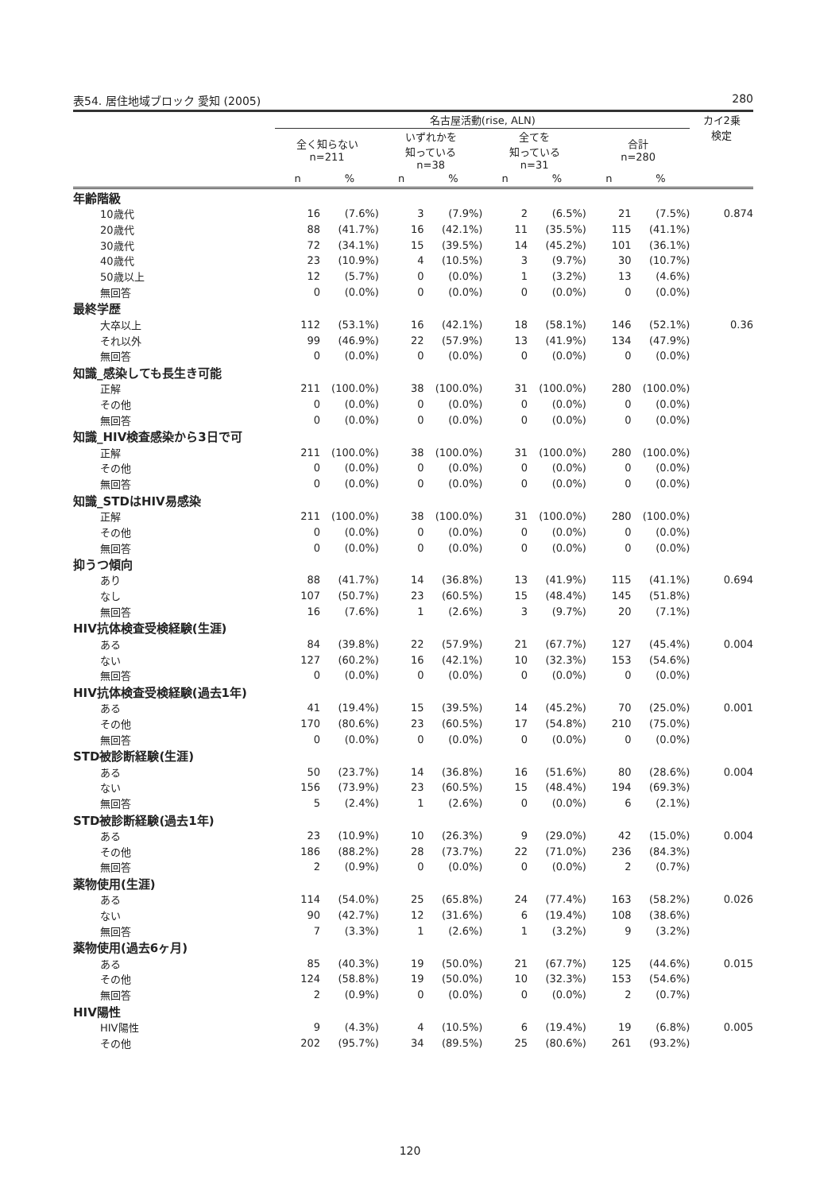表54. 居住地域ブロック 愛知 (2005) 280
| | 名古屋活動(rise, ALN) | | | | | | | | カイ2乗 検定 |
| --- | --- | --- | --- | --- | --- | --- | --- | --- | --- |
| | 全く知らない n=211 | | いずれかを 知っている n=38 | | 全てを 知っている n=31 | | 合計 n=280 | | |
| | n | % | n | % | n | % | n | % | |
| 年齢階級 | | | | | | | | | |
| 10歳代 | 16 | (7.6%) | 3 | (7.9%) | 2 | (6.5%) | 21 | (7.5%) | 0.874 |
| 20歳代 | 88 | (41.7%) | 16 | (42.1%) | 11 | (35.5%) | 115 | (41.1%) | |
| 30歳代 | 72 | (34.1%) | 15 | (39.5%) | 14 | (45.2%) | 101 | (36.1%) | |
| 40歳代 | 23 | (10.9%) | 4 | (10.5%) | 3 | (9.7%) | 30 | (10.7%) | |
| 50歳以上 | 12 | (5.7%) | 0 | (0.0%) | 1 | (3.2%) | 13 | (4.6%) | |
| 無回答 | 0 | (0.0%) | 0 | (0.0%) | 0 | (0.0%) | 0 | (0.0%) | |
| 最終学歴 | | | | | | | | | |
| 大卒以上 | 112 | (53.1%) | 16 | (42.1%) | 18 | (58.1%) | 146 | (52.1%) | 0.36 |
| それ以外 | 99 | (46.9%) | 22 | (57.9%) | 13 | (41.9%) | 134 | (47.9%) | |
| 無回答 | 0 | (0.0%) | 0 | (0.0%) | 0 | (0.0%) | 0 | (0.0%) | |
| 知識_感染しても長生き可能 | | | | | | | | | |
| 正解 | 211 | (100.0%) | 38 | (100.0%) | 31 | (100.0%) | 280 | (100.0%) | |
| その他 | 0 | (0.0%) | 0 | (0.0%) | 0 | (0.0%) | 0 | (0.0%) | |
| 無回答 | 0 | (0.0%) | 0 | (0.0%) | 0 | (0.0%) | 0 | (0.0%) | |
| 知識_HIV検査感染から3日で可 | | | | | | | | | |
| 正解 | 211 | (100.0%) | 38 | (100.0%) | 31 | (100.0%) | 280 | (100.0%) | |
| その他 | 0 | (0.0%) | 0 | (0.0%) | 0 | (0.0%) | 0 | (0.0%) | |
| 無回答 | 0 | (0.0%) | 0 | (0.0%) | 0 | (0.0%) | 0 | (0.0%) | |
| 知識_STDはHIV易感染 | | | | | | | | | |
| 正解 | 211 | (100.0%) | 38 | (100.0%) | 31 | (100.0%) | 280 | (100.0%) | |
| その他 | 0 | (0.0%) | 0 | (0.0%) | 0 | (0.0%) | 0 | (0.0%) | |
| 無回答 | 0 | (0.0%) | 0 | (0.0%) | 0 | (0.0%) | 0 | (0.0%) | |
| 抑うつ傾向 | | | | | | | | | |
| あり | 88 | (41.7%) | 14 | (36.8%) | 13 | (41.9%) | 115 | (41.1%) | 0.694 |
| なし | 107 | (50.7%) | 23 | (60.5%) | 15 | (48.4%) | 145 | (51.8%) | |
| 無回答 | 16 | (7.6%) | 1 | (2.6%) | 3 | (9.7%) | 20 | (7.1%) | |
| HIV抗体検査受検経験(生涯) | | | | | | | | | |
| ある | 84 | (39.8%) | 22 | (57.9%) | 21 | (67.7%) | 127 | (45.4%) | 0.004 |
| ない | 127 | (60.2%) | 16 | (42.1%) | 10 | (32.3%) | 153 | (54.6%) | |
| 無回答 | 0 | (0.0%) | 0 | (0.0%) | 0 | (0.0%) | 0 | (0.0%) | |
| HIV抗体検査受検経験(過去1年) | | | | | | | | | |
| ある | 41 | (19.4%) | 15 | (39.5%) | 14 | (45.2%) | 70 | (25.0%) | 0.001 |
| その他 | 170 | (80.6%) | 23 | (60.5%) | 17 | (54.8%) | 210 | (75.0%) | |
| 無回答 | 0 | (0.0%) | 0 | (0.0%) | 0 | (0.0%) | 0 | (0.0%) | |
| STD被診断経験(生涯) | | | | | | | | | |
| ある | 50 | (23.7%) | 14 | (36.8%) | 16 | (51.6%) | 80 | (28.6%) | 0.004 |
| ない | 156 | (73.9%) | 23 | (60.5%) | 15 | (48.4%) | 194 | (69.3%) | |
| 無回答 | 5 | (2.4%) | 1 | (2.6%) | 0 | (0.0%) | 6 | (2.1%) | |
| STD被診断経験(過去1年) | | | | | | | | | |
| ある | 23 | (10.9%) | 10 | (26.3%) | 9 | (29.0%) | 42 | (15.0%) | 0.004 |
| その他 | 186 | (88.2%) | 28 | (73.7%) | 22 | (71.0%) | 236 | (84.3%) | |
| 無回答 | 2 | (0.9%) | 0 | (0.0%) | 0 | (0.0%) | 2 | (0.7%) | |
| 薬物使用(生涯) | | | | | | | | | |
| ある | 114 | (54.0%) | 25 | (65.8%) | 24 | (77.4%) | 163 | (58.2%) | 0.026 |
| ない | 90 | (42.7%) | 12 | (31.6%) | 6 | (19.4%) | 108 | (38.6%) | |
| 無回答 | 7 | (3.3%) | 1 | (2.6%) | 1 | (3.2%) | 9 | (3.2%) | |
| 薬物使用(過去6ヶ月) | | | | | | | | | |
| ある | 85 | (40.3%) | 19 | (50.0%) | 21 | (67.7%) | 125 | (44.6%) | 0.015 |
| その他 | 124 | (58.8%) | 19 | (50.0%) | 10 | (32.3%) | 153 | (54.6%) | |
| 無回答 | 2 | (0.9%) | 0 | (0.0%) | 0 | (0.0%) | 2 | (0.7%) | |
| HIV陽性 | | | | | | | | | |
| HIV陽性 | 9 | (4.3%) | 4 | (10.5%) | 6 | (19.4%) | 19 | (6.8%) | 0.005 |
| その他 | 202 | (95.7%) | 34 | (89.5%) | 25 | (80.6%) | 261 | (93.2%) | |
120